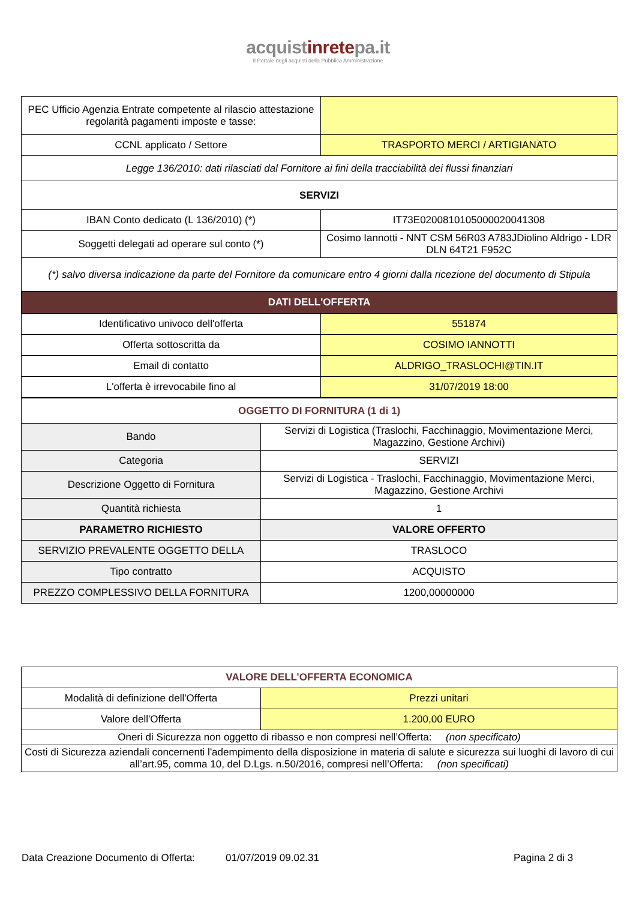acquistinretepa.it
Il Portale degli acquisti della Pubblica Amministrazione
| PEC Ufficio Agenzia Entrate competente al rilascio attestazione regolarità pagamenti imposte e tasse: | |
| CCNL applicato / Settore | TRASPORTO MERCI / ARTIGIANATO |
| Legge 136/2010: dati rilasciati dal Fornitore ai fini della tracciabilità dei flussi finanziari | |
| SERVIZI | |
| IBAN Conto dedicato (L 136/2010) (*) | IT73E0200810105000020041308 |
| Soggetti delegati ad operare sul conto (*) | Cosimo Iannotti - NNT CSM 56R03 A783JDiolino Aldrigo - LDR DLN 64T21 F952C |
| (*) salvo diversa indicazione da parte del Fornitore da comunicare entro 4 giorni dalla ricezione del documento di Stipula | |
| DATI DELL'OFFERTA | |
| Identificativo univoco dell'offerta | 551874 |
| Offerta sottoscritta da | COSIMO IANNOTTI |
| Email di contatto | ALDRIGO_TRASLOCHI@TIN.IT |
| L'offerta è irrevocabile fino al | 31/07/2019 18:00 |
| OGGETTO DI FORNITURA (1 di 1) | |
| Bando | Servizi di Logistica (Traslochi, Facchinaggio, Movimentazione Merci, Magazzino, Gestione Archivi) |
| Categoria | SERVIZI |
| Descrizione Oggetto di Fornitura | Servizi di Logistica - Traslochi, Facchinaggio, Movimentazione Merci, Magazzino, Gestione Archivi |
| Quantità richiesta | 1 |
| PARAMETRO RICHIESTO | VALORE OFFERTO |
| SERVIZIO PREVALENTE OGGETTO DELLA | TRASLOCO |
| Tipo contratto | ACQUISTO |
| PREZZO COMPLESSIVO DELLA FORNITURA | 1200,00000000 |
| VALORE DELL’OFFERTA ECONOMICA | |
| Modalità di definizione dell'Offerta | Prezzi unitari |
| Valore dell'Offerta | 1.200,00 EURO |
| Oneri di Sicurezza non oggetto di ribasso e non compresi nell’Offerta: (non specificato) | |
| Costi di Sicurezza aziendali concernenti l'adempimento della disposizione in materia di salute e sicurezza sui luoghi di lavoro di cui all’art.95, comma 10, del D.Lgs. n.50/2016, compresi nell’Offerta: (non specificati) | |
Data Creazione Documento di Offerta: 01/07/2019 09.02.31 Pagina 2 di 3